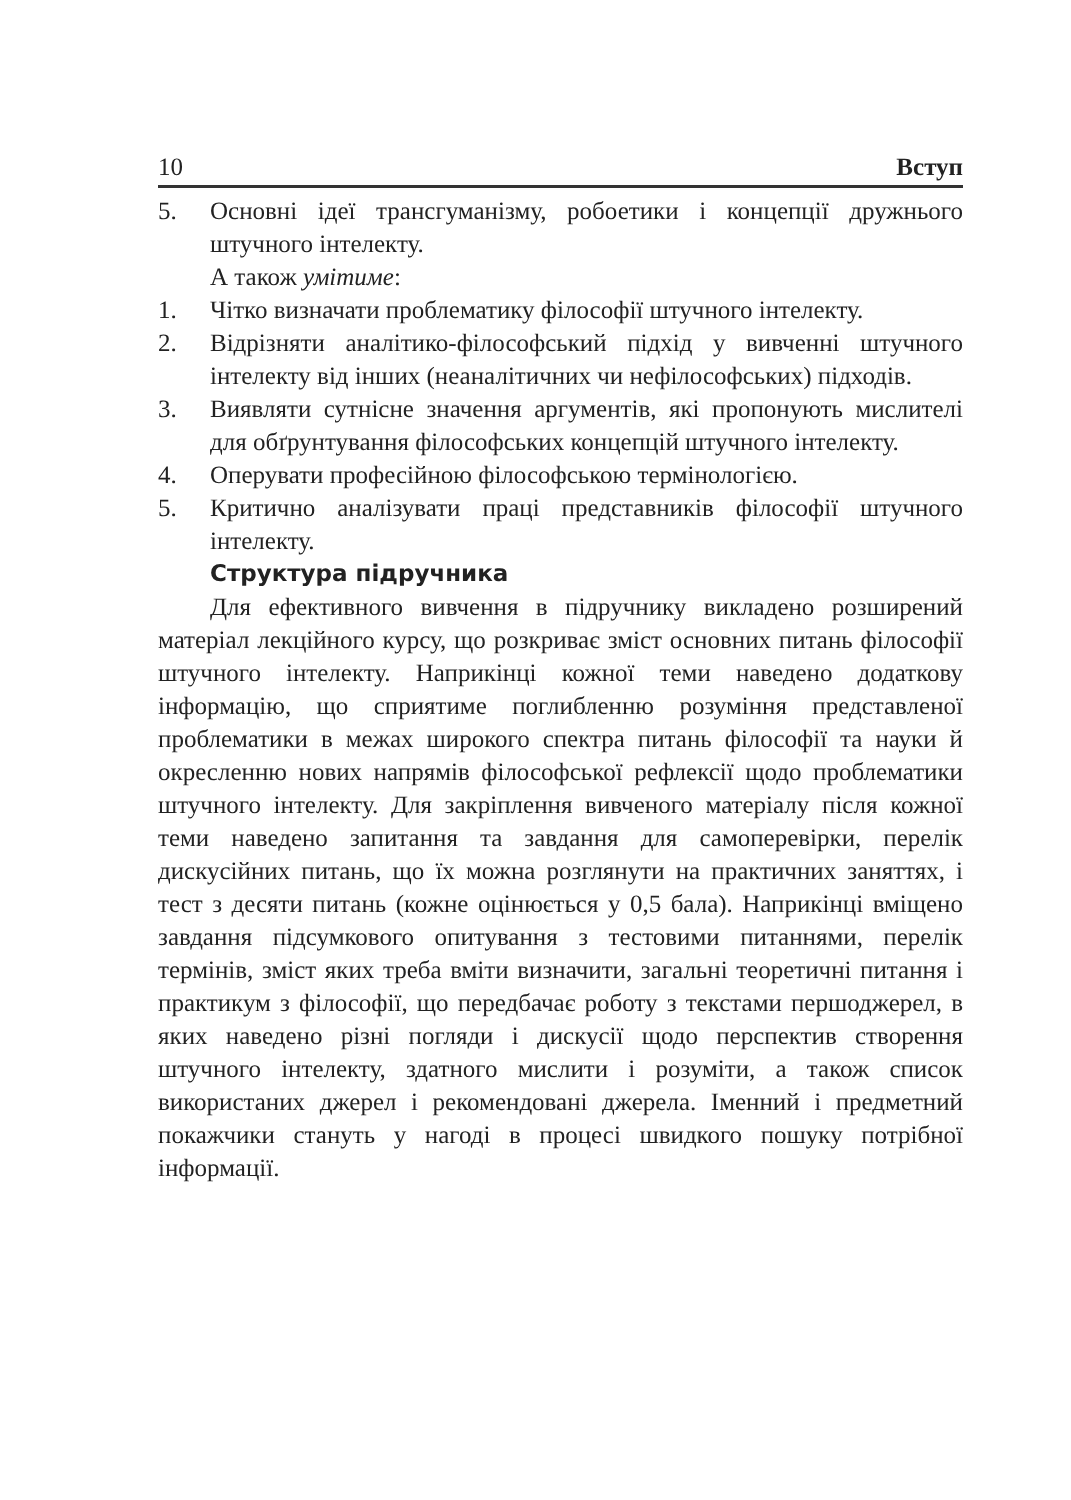10 Вступ
5. Основні ідеї трансгуманізму, робоетики і концепції дружнього штучного інтелекту.
А також умітиме:
1. Чітко визначати проблематику філософії штучного інтелекту.
2. Відрізняти аналітико-філософський підхід у вивченні штучного інтелекту від інших (неаналітичних чи нефілософських) підходів.
3. Виявляти сутнісне значення аргументів, які пропонують мислителі для обґрунтування філософських концепцій штучного інтелекту.
4. Оперувати професійною філософською термінологією.
5. Критично аналізувати праці представників філософії штучного інтелекту.
Структура підручника
Для ефективного вивчення в підручнику викладено розширений матеріал лекційного курсу, що розкриває зміст основних питань філософії штучного інтелекту. Наприкінці кожної теми наведено додаткову інформацію, що сприятиме поглибленню розуміння представленої проблематики в межах широкого спектра питань філософії та науки й окресленню нових напрямів філософської рефлексії щодо проблематики штучного інтелекту. Для закріплення вивченого матеріалу після кожної теми наведено запитання та завдання для самоперевірки, перелік дискусійних питань, що їх можна розглянути на практичних заняттях, і тест з десяти питань (кожне оцінюється у 0,5 бала). Наприкінці вміщено завдання підсумкового опитування з тестовими питаннями, перелік термінів, зміст яких треба вміти визначити, загальні теоретичні питання і практикум з філософії, що передбачає роботу з текстами першоджерел, в яких наведено різні погляди і дискусії щодо перспектив створення штучного інтелекту, здатного мислити і розуміти, а також список використаних джерел і рекомендовані джерела. Іменний і предметний покажчики стануть у нагоді в процесі швидкого пошуку потрібної інформації.